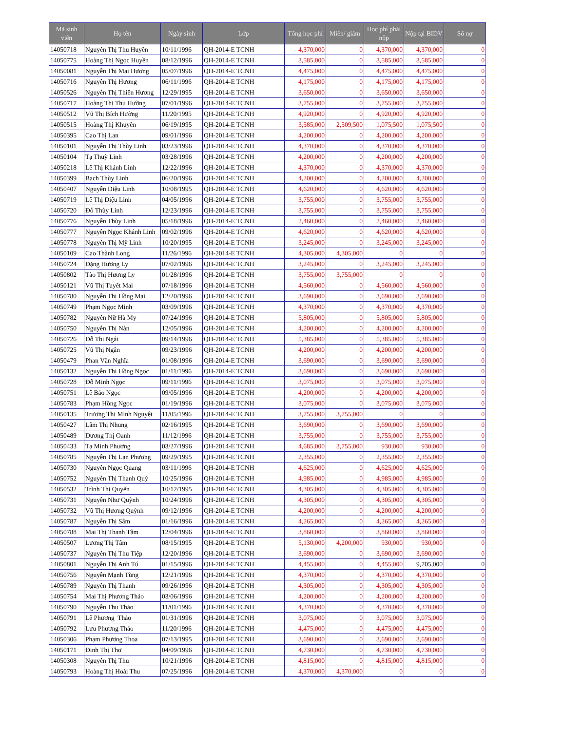| Mã sinh viên | Họ tên | Ngày sinh | Lớp | Tổng học phí | Miễn/ giảm | Học phí phải nộp | Nộp tại BIDV | Số nợ |
| --- | --- | --- | --- | --- | --- | --- | --- | --- |
| 14050718 | Nguyễn Thị Thu Huyền | 10/11/1996 | QH-2014-E TCNH | 4,370,000 | 0 | 4,370,000 | 4,370,000 | 0 |
| 14050775 | Hoàng Thị Ngọc Huyền | 08/12/1996 | QH-2014-E TCNH | 3,585,000 | 0 | 3,585,000 | 3,585,000 | 0 |
| 14050081 | Nguyễn Thị Mai Hương | 05/07/1996 | QH-2014-E TCNH | 4,475,000 | 0 | 4,475,000 | 4,475,000 | 0 |
| 14050716 | Nguyễn Thị Hương | 06/11/1996 | QH-2014-E TCNH | 4,175,000 | 0 | 4,175,000 | 4,175,000 | 0 |
| 14050526 | Nguyễn Thị Thiên Hương | 12/29/1995 | QH-2014-E TCNH | 3,650,000 | 0 | 3,650,000 | 3,650,000 | 0 |
| 14050717 | Hoàng Thị Thu Hường | 07/01/1996 | QH-2014-E TCNH | 3,755,000 | 0 | 3,755,000 | 3,755,000 | 0 |
| 14050512 | Vũ Thị Bích Hường | 11/20/1995 | QH-2014-E TCNH | 4,920,000 | 0 | 4,920,000 | 4,920,000 | 0 |
| 14050515 | Hoàng Thị Khuyên | 06/19/1995 | QH-2014-E TCNH | 3,585,000 | 2,509,500 | 1,075,500 | 1,075,500 | 0 |
| 14050395 | Cao Thị Lan | 09/01/1996 | QH-2014-E TCNH | 4,200,000 | 0 | 4,200,000 | 4,200,000 | 0 |
| 14050101 | Nguyễn Thị Thùy Linh | 03/23/1996 | QH-2014-E TCNH | 4,370,000 | 0 | 4,370,000 | 4,370,000 | 0 |
| 14050104 | Tạ Thuỳ Linh | 03/28/1996 | QH-2014-E TCNH | 4,200,000 | 0 | 4,200,000 | 4,200,000 | 0 |
| 14050218 | Lê Thị Khánh Linh | 12/22/1996 | QH-2014-E TCNH | 4,370,000 | 0 | 4,370,000 | 4,370,000 | 0 |
| 14050399 | Bạch Thùy Linh | 06/20/1996 | QH-2014-E TCNH | 4,200,000 | 0 | 4,200,000 | 4,200,000 | 0 |
| 14050407 | Nguyễn Diệu Linh | 10/08/1995 | QH-2014-E TCNH | 4,620,000 | 0 | 4,620,000 | 4,620,000 | 0 |
| 14050719 | Lê Thị Diệu Linh | 04/05/1996 | QH-2014-E TCNH | 3,755,000 | 0 | 3,755,000 | 3,755,000 | 0 |
| 14050720 | Đỗ Thùy Linh | 12/23/1996 | QH-2014-E TCNH | 3,755,000 | 0 | 3,755,000 | 3,755,000 | 0 |
| 14050776 | Nguyễn Thùy Linh | 05/18/1996 | QH-2014-E TCNH | 2,460,000 | 0 | 2,460,000 | 2,460,000 | 0 |
| 14050777 | Nguyễn Ngọc Khánh Linh | 09/02/1996 | QH-2014-E TCNH | 4,620,000 | 0 | 4,620,000 | 4,620,000 | 0 |
| 14050778 | Nguyễn Thị Mỹ Linh | 10/20/1995 | QH-2014-E TCNH | 3,245,000 | 0 | 3,245,000 | 3,245,000 | 0 |
| 14050109 | Cao Thành Long | 11/26/1996 | QH-2014-E TCNH | 4,305,000 | 4,305,000 | 0 | 0 | 0 |
| 14050724 | Đặng Hương Ly | 07/02/1996 | QH-2014-E TCNH | 3,245,000 | 0 | 3,245,000 | 3,245,000 | 0 |
| 14050802 | Tào Thị Hương Ly | 01/28/1996 | QH-2014-E TCNH | 3,755,000 | 3,755,000 | 0 | 0 | 0 |
| 14050121 | Vũ Thị Tuyết Mai | 07/18/1996 | QH-2014-E TCNH | 4,560,000 | 0 | 4,560,000 | 4,560,000 | 0 |
| 14050780 | Nguyễn Thị Hồng Mai | 12/20/1996 | QH-2014-E TCNH | 3,690,000 | 0 | 3,690,000 | 3,690,000 | 0 |
| 14050749 | Phạm Ngọc Minh | 03/09/1996 | QH-2014-E TCNH | 4,370,000 | 0 | 4,370,000 | 4,370,000 | 0 |
| 14050782 | Nguyễn Nữ Hà My | 07/24/1996 | QH-2014-E TCNH | 5,805,000 | 0 | 5,805,000 | 5,805,000 | 0 |
| 14050750 | Nguyễn Thị Nàn | 12/05/1996 | QH-2014-E TCNH | 4,200,000 | 0 | 4,200,000 | 4,200,000 | 0 |
| 14050726 | Đỗ Thị Ngát | 09/14/1996 | QH-2014-E TCNH | 5,385,000 | 0 | 5,385,000 | 5,385,000 | 0 |
| 14050725 | Vũ Thị Ngân | 09/23/1996 | QH-2014-E TCNH | 4,200,000 | 0 | 4,200,000 | 4,200,000 | 0 |
| 14050479 | Phan Văn Nghĩa | 01/08/1996 | QH-2014-E TCNH | 3,690,000 | 0 | 3,690,000 | 3,690,000 | 0 |
| 14050132 | Nguyễn Thị Hồng Ngọc | 01/11/1996 | QH-2014-E TCNH | 3,690,000 | 0 | 3,690,000 | 3,690,000 | 0 |
| 14050728 | Đỗ Minh Ngọc | 09/11/1996 | QH-2014-E TCNH | 3,075,000 | 0 | 3,075,000 | 3,075,000 | 0 |
| 14050751 | Lê Bảo Ngọc | 09/05/1996 | QH-2014-E TCNH | 4,200,000 | 0 | 4,200,000 | 4,200,000 | 0 |
| 14050783 | Phạm Hồng Ngọc | 01/19/1996 | QH-2014-E TCNH | 3,075,000 | 0 | 3,075,000 | 3,075,000 | 0 |
| 14050135 | Trương Thị Minh Nguyệt | 11/05/1996 | QH-2014-E TCNH | 3,755,000 | 3,755,000 | 0 | 0 | 0 |
| 14050427 | Lâm Thị Nhung | 02/16/1995 | QH-2014-E TCNH | 3,690,000 | 0 | 3,690,000 | 3,690,000 | 0 |
| 14050489 | Dương Thị Oanh | 11/12/1996 | QH-2014-E TCNH | 3,755,000 | 0 | 3,755,000 | 3,755,000 | 0 |
| 14050433 | Tạ Minh Phương | 03/27/1996 | QH-2014-E TCNH | 4,685,000 | 3,755,000 | 930,000 | 930,000 | 0 |
| 14050785 | Nguyễn Thị Lan Phương | 09/29/1995 | QH-2014-E TCNH | 2,355,000 | 0 | 2,355,000 | 2,355,000 | 0 |
| 14050730 | Nguyễn Ngọc Quang | 03/11/1996 | QH-2014-E TCNH | 4,625,000 | 0 | 4,625,000 | 4,625,000 | 0 |
| 14050752 | Nguyễn Thị Thanh Quý | 10/25/1996 | QH-2014-E TCNH | 4,985,000 | 0 | 4,985,000 | 4,985,000 | 0 |
| 14050532 | Trình Thị Quyến | 10/12/1995 | QH-2014-E TCNH | 4,305,000 | 0 | 4,305,000 | 4,305,000 | 0 |
| 14050731 | Nguyễn Như Quỳnh | 10/24/1996 | QH-2014-E TCNH | 4,305,000 | 0 | 4,305,000 | 4,305,000 | 0 |
| 14050732 | Vũ Thị Hương Quỳnh | 09/12/1996 | QH-2014-E TCNH | 4,200,000 | 0 | 4,200,000 | 4,200,000 | 0 |
| 14050787 | Nguyễn Thị Sâm | 01/16/1996 | QH-2014-E TCNH | 4,265,000 | 0 | 4,265,000 | 4,265,000 | 0 |
| 14050788 | Mai Thị Thanh Tâm | 12/04/1996 | QH-2014-E TCNH | 3,860,000 | 0 | 3,860,000 | 3,860,000 | 0 |
| 14050507 | Lương Thị Tâm | 08/15/1995 | QH-2014-E TCNH | 5,130,000 | 4,200,000 | 930,000 | 930,000 | 0 |
| 14050737 | Nguyễn Thị Thu Tiệp | 12/20/1996 | QH-2014-E TCNH | 3,690,000 | 0 | 3,690,000 | 3,690,000 | 0 |
| 14050801 | Nguyễn Thị Anh Tú | 01/15/1996 | QH-2014-E TCNH | 4,455,000 | 0 | 4,455,000 | 9,705,000 | 0 |
| 14050756 | Nguyễn Mạnh Tùng | 12/21/1996 | QH-2014-E TCNH | 4,370,000 | 0 | 4,370,000 | 4,370,000 | 0 |
| 14050789 | Nguyễn Thị Thanh | 09/26/1996 | QH-2014-E TCNH | 4,305,000 | 0 | 4,305,000 | 4,305,000 | 0 |
| 14050754 | Mai Thị Phương Thảo | 03/06/1996 | QH-2014-E TCNH | 4,200,000 | 0 | 4,200,000 | 4,200,000 | 0 |
| 14050790 | Nguyễn Thu Thảo | 11/01/1996 | QH-2014-E TCNH | 4,370,000 | 0 | 4,370,000 | 4,370,000 | 0 |
| 14050791 | Lê Phương Thảo | 01/31/1996 | QH-2014-E TCNH | 3,075,000 | 0 | 3,075,000 | 3,075,000 | 0 |
| 14050792 | Lưu Phương Thảo | 11/20/1996 | QH-2014-E TCNH | 4,475,000 | 0 | 4,475,000 | 4,475,000 | 0 |
| 14050306 | Phạm Phương Thoa | 07/13/1995 | QH-2014-E TCNH | 3,690,000 | 0 | 3,690,000 | 3,690,000 | 0 |
| 14050171 | Đinh Thị Thơ | 04/09/1996 | QH-2014-E TCNH | 4,730,000 | 0 | 4,730,000 | 4,730,000 | 0 |
| 14050308 | Nguyễn Thị Thu | 10/21/1996 | QH-2014-E TCNH | 4,815,000 | 0 | 4,815,000 | 4,815,000 | 0 |
| 14050793 | Hoàng Thị Hoài Thu | 07/25/1996 | QH-2014-E TCNH | 4,370,000 | 4,370,000 | 0 | 0 | 0 |